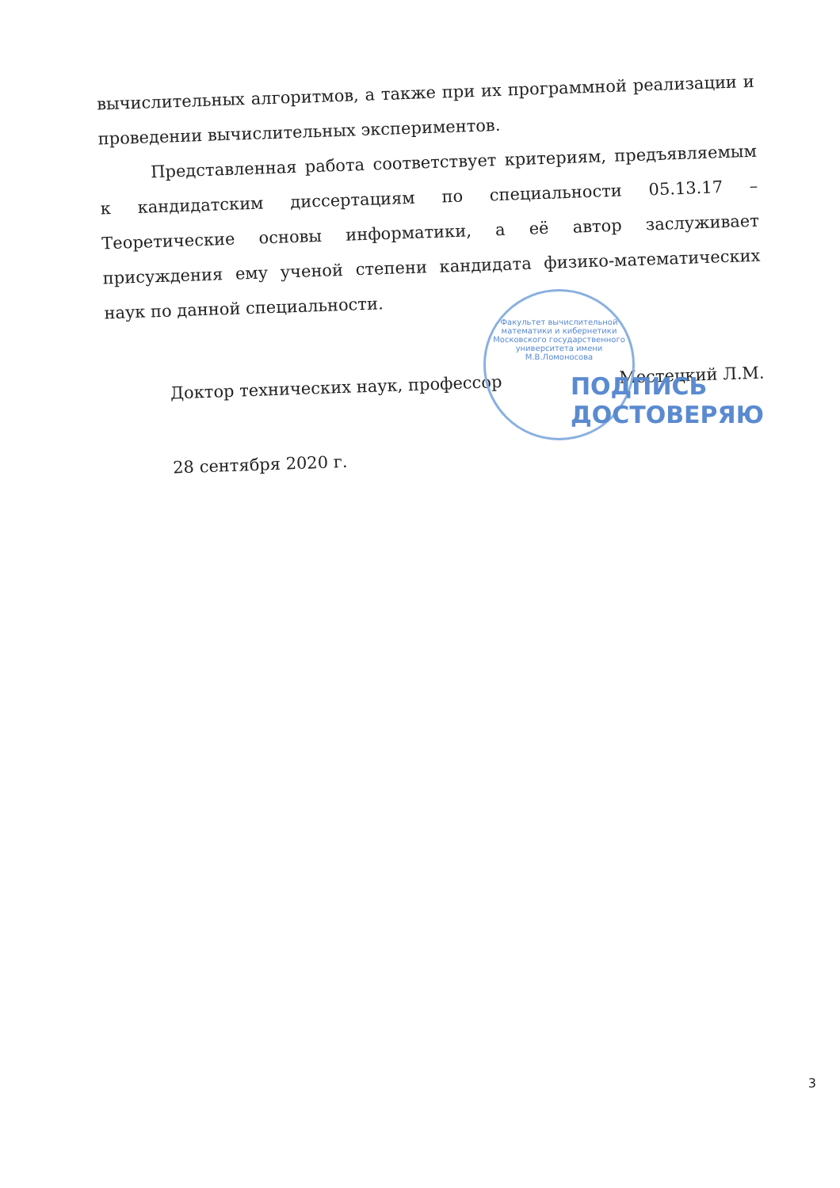вычислительных алгоритмов, а также при их программной реализации и проведении вычислительных экспериментов.
Представленная работа соответствует критериям, предъявляемым к кандидатским диссертациям по специальности 05.13.17 – Теоретические основы информатики, а её автор заслуживает присуждения ему ученой степени кандидата физико-математических наук по данной специальности.
Доктор технических наук, профессор Местецкий Л.М.
28 сентября 2020 г.
Факультет вычислительной математики и кибернетики Московского государственного университета имени М.В.Ломоносова
ПОДПИСЬ
ДОСТОВЕРЯЮ
3